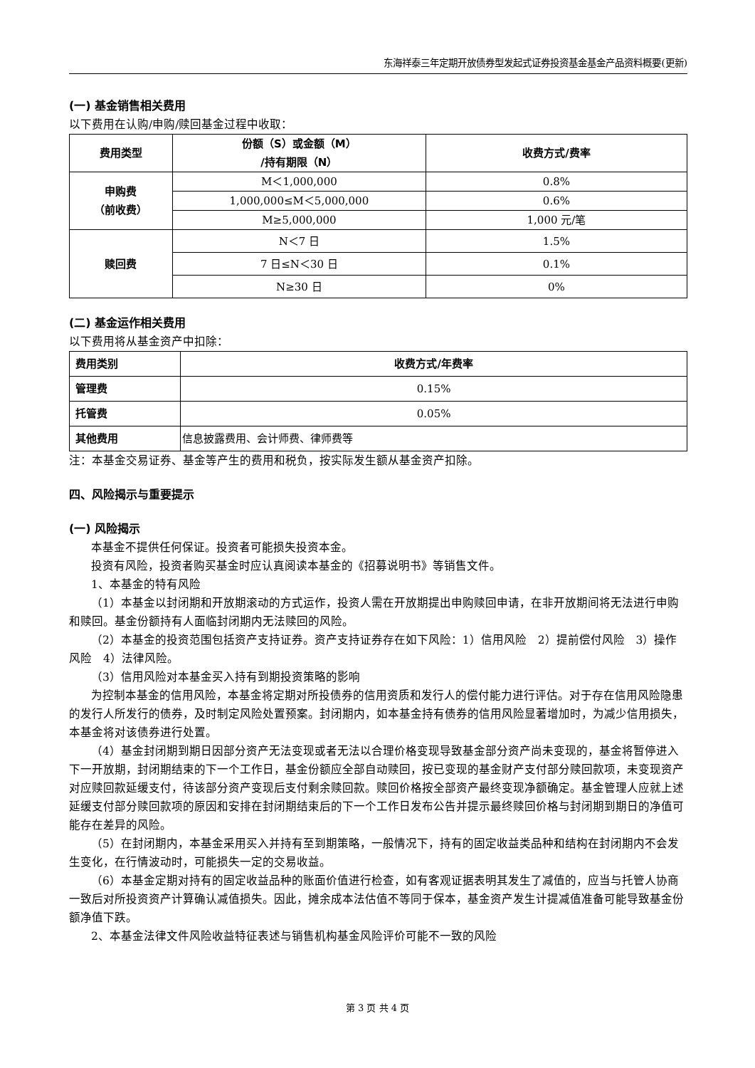东海祥泰三年定期开放债券型发起式证券投资基金基金产品资料概要(更新)
(一) 基金销售相关费用
以下费用在认购/申购/赎回基金过程中收取：
| 费用类型 | 份额（S）或金额（M） /持有期限（N） | 收费方式/费率 |
| --- | --- | --- |
| 申购费 （前收费） | M＜1,000,000 | 0.8% |
| | 1,000,000≤M＜5,000,000 | 0.6% |
| | M≥5,000,000 | 1,000 元/笔 |
| 赎回费 | N＜7 日 | 1.5% |
| | 7 日≤N＜30 日 | 0.1% |
| | N≥30 日 | 0% |
(二) 基金运作相关费用
以下费用将从基金资产中扣除：
| 费用类别 | 收费方式/年费率 |
| --- | --- |
| 管理费 | 0.15% |
| 托管费 | 0.05% |
| 其他费用 | 信息披露费用、会计师费、律师费等 |
注：本基金交易证券、基金等产生的费用和税负，按实际发生额从基金资产扣除。
四、风险揭示与重要提示
(一) 风险揭示
本基金不提供任何保证。投资者可能损失投资本金。
投资有风险，投资者购买基金时应认真阅读本基金的《招募说明书》等销售文件。
1、本基金的特有风险
（1）本基金以封闭期和开放期滚动的方式运作，投资人需在开放期提出申购赎回申请，在非开放期间将无法进行申购和赎回。基金份额持有人面临封闭期内无法赎回的风险。
（2）本基金的投资范围包括资产支持证券。资产支持证券存在如下风险：1）信用风险　2）提前偿付风险　3）操作风险　4）法律风险。
（3）信用风险对本基金买入持有到期投资策略的影响
为控制本基金的信用风险，本基金将定期对所投债券的信用资质和发行人的偿付能力进行评估。对于存在信用风险隐患的发行人所发行的债券，及时制定风险处置预案。封闭期内，如本基金持有债券的信用风险显著增加时，为减少信用损失，本基金将对该债券进行处置。
（4）基金封闭期到期日因部分资产无法变现或者无法以合理价格变现导致基金部分资产尚未变现的，基金将暂停进入下一开放期，封闭期结束的下一个工作日，基金份额应全部自动赎回，按已变现的基金财产支付部分赎回款项，未变现资产对应赎回款延缓支付，待该部分资产变现后支付剩余赎回款。赎回价格按全部资产最终变现净额确定。基金管理人应就上述延缓支付部分赎回款项的原因和安排在封闭期结束后的下一个工作日发布公告并提示最终赎回价格与封闭期到期日的净值可能存在差异的风险。
（5）在封闭期内，本基金采用买入并持有至到期策略，一般情况下，持有的固定收益类品种和结构在封闭期内不会发生变化，在行情波动时，可能损失一定的交易收益。
（6）本基金定期对持有的固定收益品种的账面价值进行检查，如有客观证据表明其发生了减值的，应当与托管人协商一致后对所投资资产计算确认减值损失。因此，摊余成本法估值不等同于保本，基金资产发生计提减值准备可能导致基金份额净值下跌。
2、本基金法律文件风险收益特征表述与销售机构基金风险评价可能不一致的风险
第 3 页 共 4 页